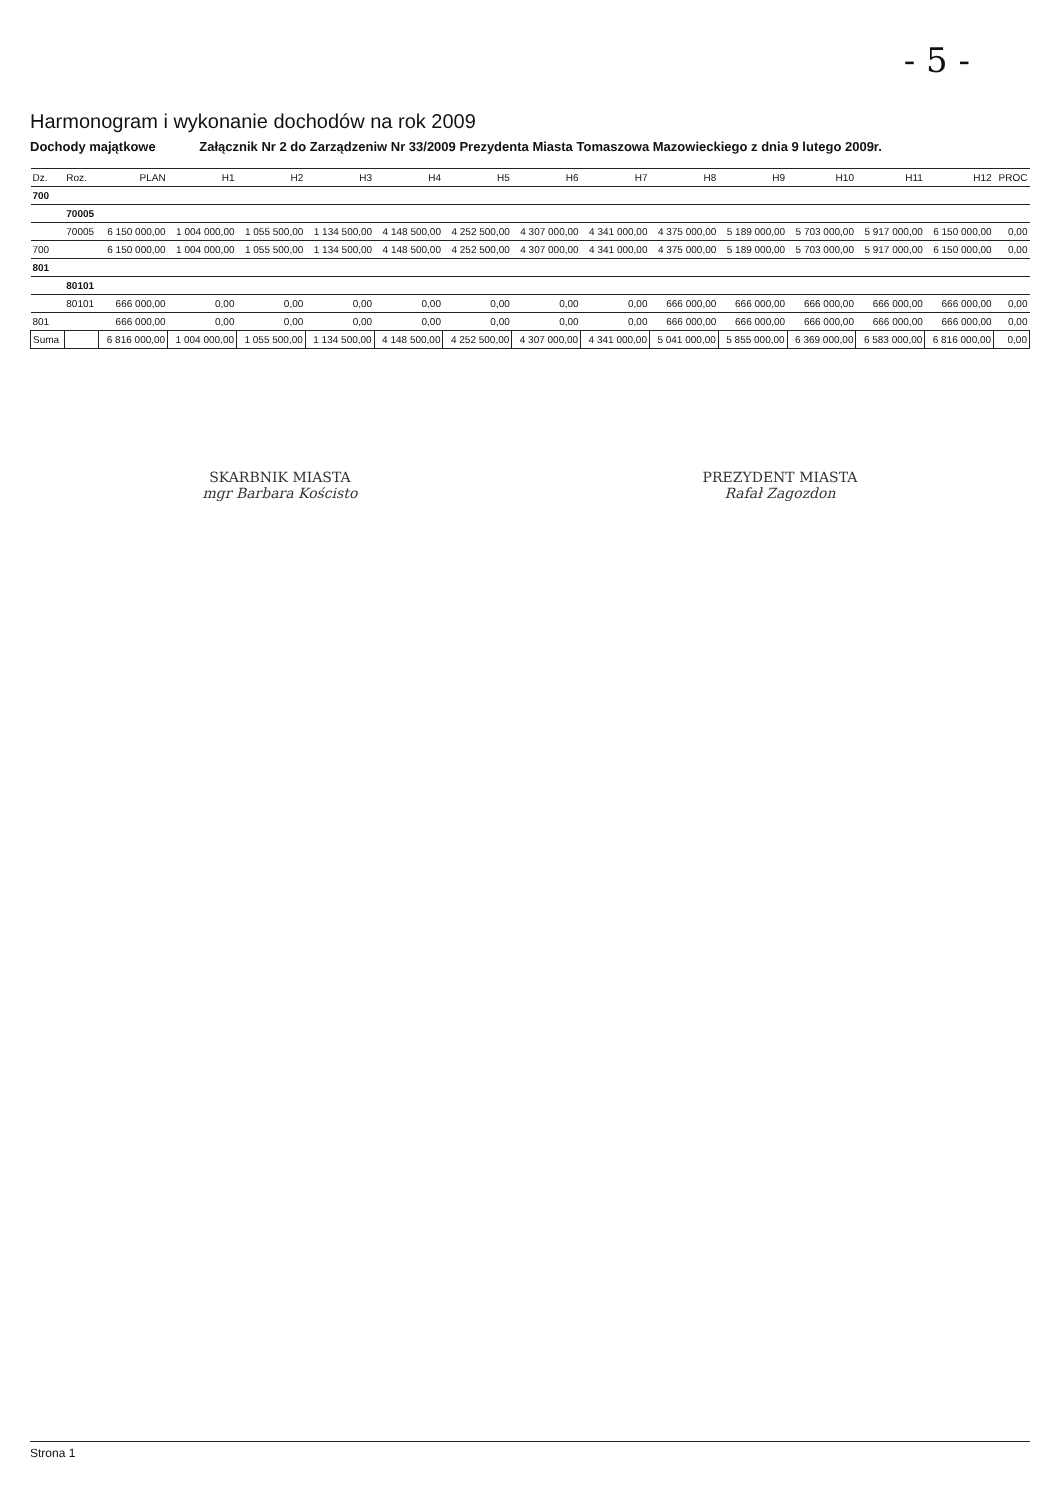- 5 -
Harmonogram i wykonanie dochodów na rok 2009
Dochody majątkowe Załącznik Nr 2 do Zarządzeniw Nr 33/2009 Prezydenta Miasta Tomaszowa Mazowieckiego z dnia 9 lutego 2009r.
| Dz. | Roz. | PLAN | H1 | H2 | H3 | H4 | H5 | H6 | H7 | H8 | H9 | H10 | H11 | H12 | PROC |
| --- | --- | --- | --- | --- | --- | --- | --- | --- | --- | --- | --- | --- | --- | --- | --- |
| 700 | | | | | | | | | | | | | | | |
| | 70005 | | | | | | | | | | | | | | |
| | 70005 | 6 150 000,00 | 1 004 000,00 | 1 055 500,00 | 1 134 500,00 | 4 148 500,00 | 4 252 500,00 | 4 307 000,00 | 4 341 000,00 | 4 375 000,00 | 5 189 000,00 | 5 703 000,00 | 5 917 000,00 | 6 150 000,00 | 0,00 |
| 700 | | 6 150 000,00 | 1 004 000,00 | 1 055 500,00 | 1 134 500,00 | 4 148 500,00 | 4 252 500,00 | 4 307 000,00 | 4 341 000,00 | 4 375 000,00 | 5 189 000,00 | 5 703 000,00 | 5 917 000,00 | 6 150 000,00 | 0,00 |
| 801 | | | | | | | | | | | | | | | |
| | 80101 | | | | | | | | | | | | | | |
| | 80101 | 666 000,00 | 0,00 | 0,00 | 0,00 | 0,00 | 0,00 | 0,00 | 0,00 | 666 000,00 | 666 000,00 | 666 000,00 | 666 000,00 | 666 000,00 | 0,00 |
| 801 | | 666 000,00 | 0,00 | 0,00 | 0,00 | 0,00 | 0,00 | 0,00 | 0,00 | 666 000,00 | 666 000,00 | 666 000,00 | 666 000,00 | 666 000,00 | 0,00 |
| Suma | | 6 816 000,00 | 1 004 000,00 | 1 055 500,00 | 1 134 500,00 | 4 148 500,00 | 4 252 500,00 | 4 307 000,00 | 4 341 000,00 | 5 041 000,00 | 5 855 000,00 | 6 369 000,00 | 6 583 000,00 | 6 816 000,00 | 0,00 |
SKARBNIK MIASTA
mgr Barbara Kościsto
PREZYDENT MIASTA
Rafał Zagozdon
Strona 1